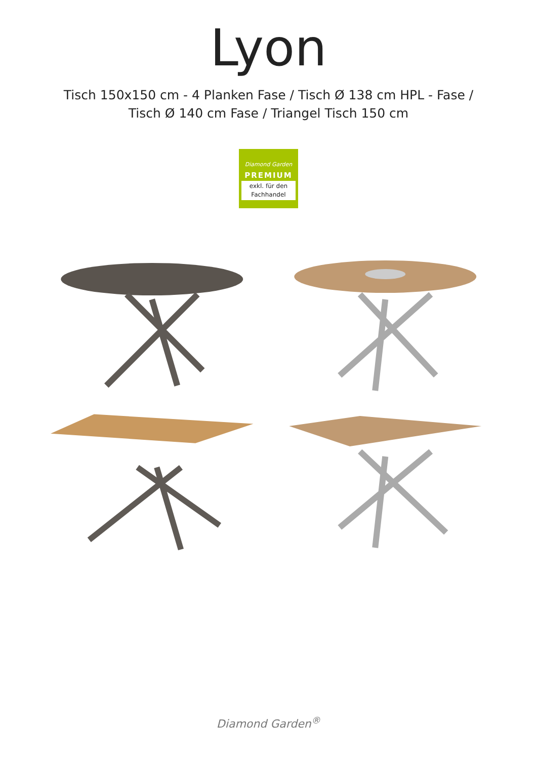Lyon
Tisch 150x150 cm - 4 Planken Fase / Tisch Ø 138 cm HPL - Fase /
Tisch Ø 140 cm Fase / Triangel Tisch 150 cm
Diamond Garden
PREMIUM
exkl. für den
Fachhandel
Diamond Garden<sup>®</sup>